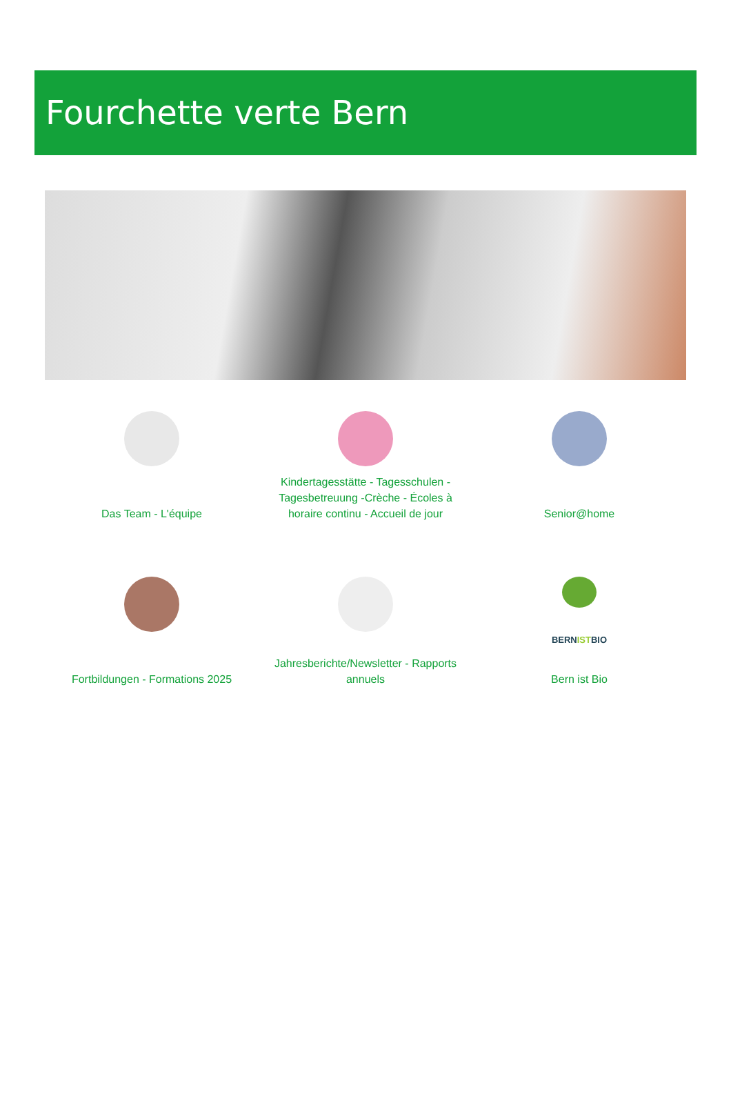Fourchette verte Bern
Das Team - L'équipe
Kindertagesstätte - Tagesschulen -
Tagesbetreuung -Crèche - Écoles à
horaire continu - Accueil de jour
Senior@home
Fortbildungen - Formations 2025
Jahresberichte/Newsletter - Rapports
annuels
BERNISTBIO
Bern ist Bio